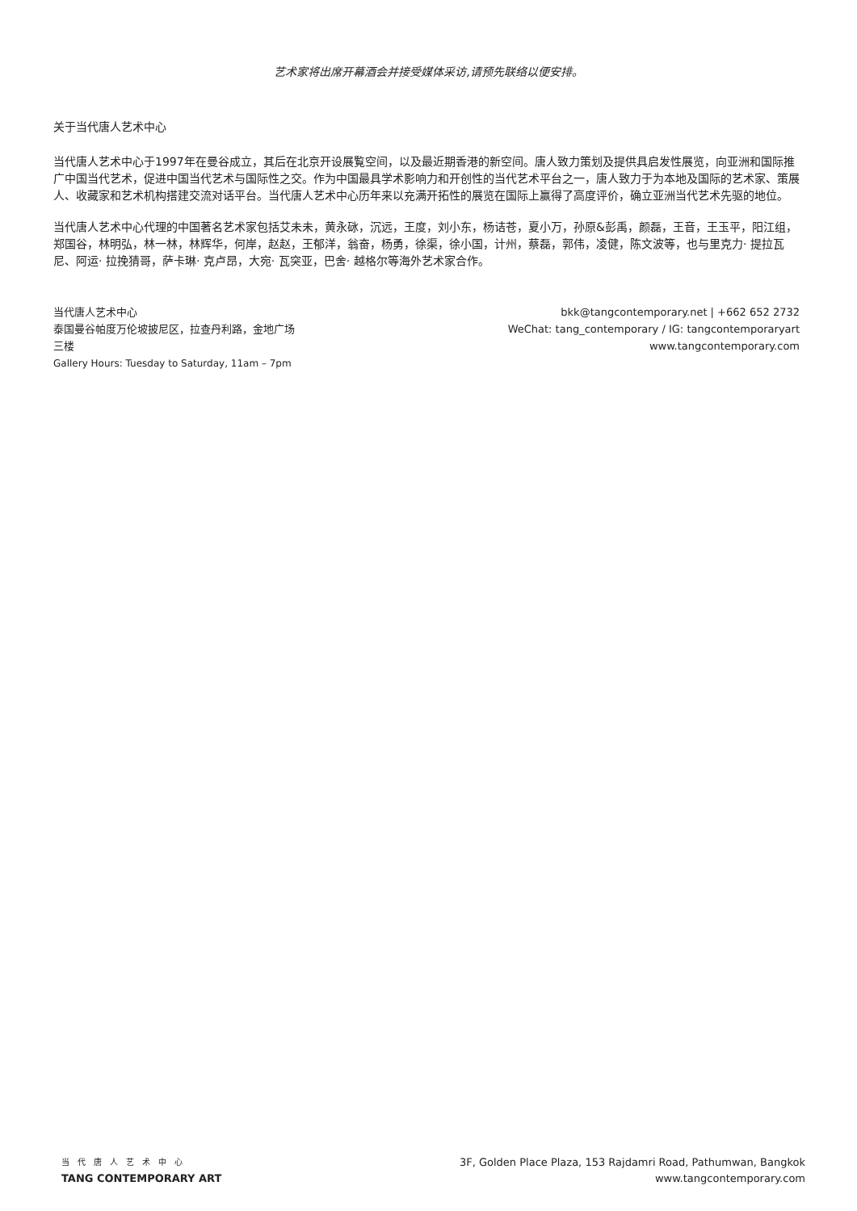艺术家将出席开幕酒会并接受媒体采访,请预先联络以便安排。
关于当代唐人艺术中心
当代唐人艺术中心于1997年在曼谷成立，其后在北京开设展覧空间，以及最近期香港的新空间。唐人致力策划及提供具启发性展览，向亚洲和国际推广中国当代艺术，促进中国当代艺术与国际性之交。作为中国最具学术影响力和开创性的当代艺术平台之一，唐人致力于为本地及国际的艺术家、策展人、收藏家和艺术机构搭建交流对话平台。当代唐人艺术中心历年来以充满开拓性的展览在国际上赢得了高度评价，确立亚洲当代艺术先驱的地位。
当代唐人艺术中心代理的中国著名艺术家包括艾未未，黄永砯，沉远，王度，刘小东，杨诘苍，夏小万，孙原&彭禹，颜磊，王音，王玉平，阳江组，郑国谷，林明弘，林一林，林辉华，何岸，赵赵，王郁洋，翁奋，杨勇，徐渠，徐小国，计州，蔡磊，郭伟，凌健，陈文波等，也与里克力· 提拉瓦尼、阿运· 拉挽猜哥，萨卡琳· 克卢昂，大宛· 瓦突亚，巴舍· 越格尔等海外艺术家合作。
当代唐人艺术中心
泰国曼谷帕度万伦坡披尼区，拉查丹利路，金地广场
三楼
Gallery Hours: Tuesday to Saturday, 11am – 7pm
bkk@tangcontemporary.net | +662 652 2732
WeChat: tang_contemporary / IG: tangcontemporaryart
www.tangcontemporary.com
当代唐人艺术中心
TANG CONTEMPORARY ART
3F, Golden Place Plaza, 153 Rajdamri Road, Pathumwan, Bangkok
www.tangcontemporary.com